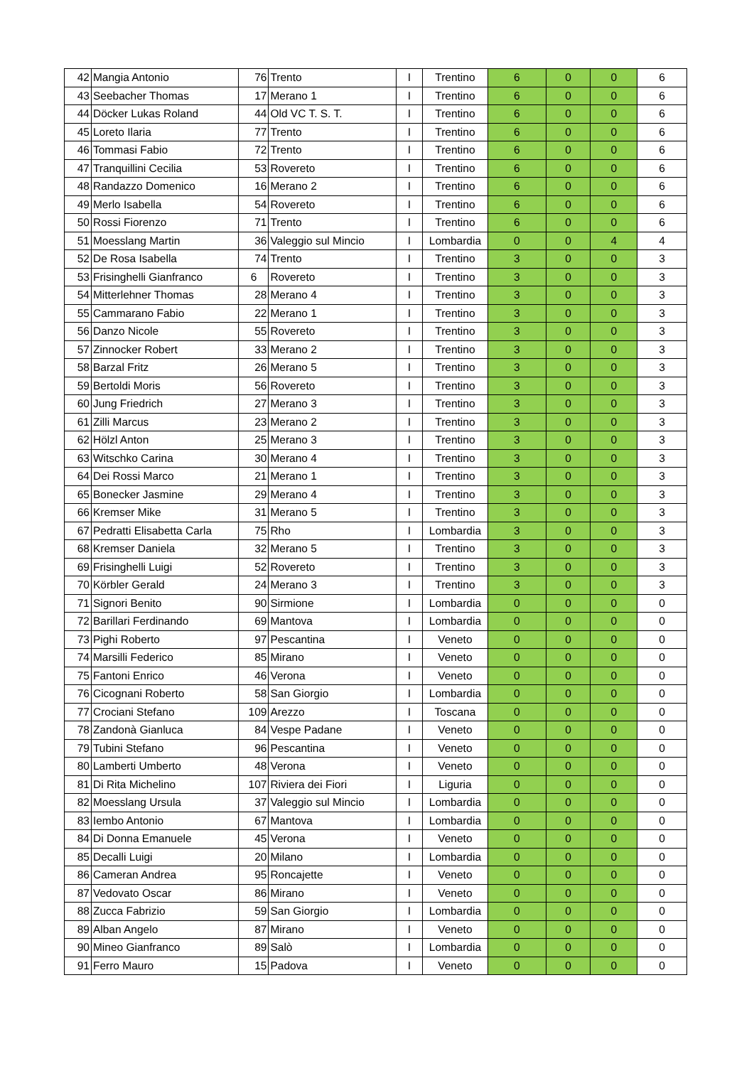| 42 | Mangia Antonio | 76 | Trento | I | Trentino | 6 | 0 | 0 | 6 |
| 43 | Seebacher Thomas | 17 | Merano 1 | I | Trentino | 6 | 0 | 0 | 6 |
| 44 | Döcker Lukas Roland | 44 | Old VC T. S. T. | I | Trentino | 6 | 0 | 0 | 6 |
| 45 | Loreto Ilaria | 77 | Trento | I | Trentino | 6 | 0 | 0 | 6 |
| 46 | Tommasi Fabio | 72 | Trento | I | Trentino | 6 | 0 | 0 | 6 |
| 47 | Tranquillini Cecilia | 53 | Rovereto | I | Trentino | 6 | 0 | 0 | 6 |
| 48 | Randazzo Domenico | 16 | Merano 2 | I | Trentino | 6 | 0 | 0 | 6 |
| 49 | Merlo Isabella | 54 | Rovereto | I | Trentino | 6 | 0 | 0 | 6 |
| 50 | Rossi Fiorenzo | 71 | Trento | I | Trentino | 6 | 0 | 0 | 6 |
| 51 | Moesslang Martin | 36 | Valeggio sul Mincio | I | Lombardia | 0 | 0 | 4 | 4 |
| 52 | De Rosa Isabella | 74 | Trento | I | Trentino | 3 | 0 | 0 | 3 |
| 53 | Frisinghelli Gianfranco | 6 | Rovereto | I | Trentino | 3 | 0 | 0 | 3 |
| 54 | Mitterlehner Thomas | 28 | Merano 4 | I | Trentino | 3 | 0 | 0 | 3 |
| 55 | Cammarano Fabio | 22 | Merano 1 | I | Trentino | 3 | 0 | 0 | 3 |
| 56 | Danzo Nicole | 55 | Rovereto | I | Trentino | 3 | 0 | 0 | 3 |
| 57 | Zinnocker Robert | 33 | Merano 2 | I | Trentino | 3 | 0 | 0 | 3 |
| 58 | Barzal Fritz | 26 | Merano 5 | I | Trentino | 3 | 0 | 0 | 3 |
| 59 | Bertoldi Moris | 56 | Rovereto | I | Trentino | 3 | 0 | 0 | 3 |
| 60 | Jung Friedrich | 27 | Merano 3 | I | Trentino | 3 | 0 | 0 | 3 |
| 61 | Zilli Marcus | 23 | Merano 2 | I | Trentino | 3 | 0 | 0 | 3 |
| 62 | Hölzl Anton | 25 | Merano 3 | I | Trentino | 3 | 0 | 0 | 3 |
| 63 | Witschko Carina | 30 | Merano 4 | I | Trentino | 3 | 0 | 0 | 3 |
| 64 | Dei Rossi Marco | 21 | Merano 1 | I | Trentino | 3 | 0 | 0 | 3 |
| 65 | Bonecker Jasmine | 29 | Merano 4 | I | Trentino | 3 | 0 | 0 | 3 |
| 66 | Kremser Mike | 31 | Merano 5 | I | Trentino | 3 | 0 | 0 | 3 |
| 67 | Pedratti Elisabetta Carla | 75 | Rho | I | Lombardia | 3 | 0 | 0 | 3 |
| 68 | Kremser Daniela | 32 | Merano 5 | I | Trentino | 3 | 0 | 0 | 3 |
| 69 | Frisinghelli Luigi | 52 | Rovereto | I | Trentino | 3 | 0 | 0 | 3 |
| 70 | Körbler Gerald | 24 | Merano 3 | I | Trentino | 3 | 0 | 0 | 3 |
| 71 | Signori Benito | 90 | Sirmione | I | Lombardia | 0 | 0 | 0 | 0 |
| 72 | Barillari Ferdinando | 69 | Mantova | I | Lombardia | 0 | 0 | 0 | 0 |
| 73 | Pighi Roberto | 97 | Pescantina | I | Veneto | 0 | 0 | 0 | 0 |
| 74 | Marsilli Federico | 85 | Mirano | I | Veneto | 0 | 0 | 0 | 0 |
| 75 | Fantoni Enrico | 46 | Verona | I | Veneto | 0 | 0 | 0 | 0 |
| 76 | Cicognani Roberto | 58 | San Giorgio | I | Lombardia | 0 | 0 | 0 | 0 |
| 77 | Crociani Stefano | 109 | Arezzo | I | Toscana | 0 | 0 | 0 | 0 |
| 78 | Zandonà Gianluca | 84 | Vespe Padane | I | Veneto | 0 | 0 | 0 | 0 |
| 79 | Tubini Stefano | 96 | Pescantina | I | Veneto | 0 | 0 | 0 | 0 |
| 80 | Lamberti Umberto | 48 | Verona | I | Veneto | 0 | 0 | 0 | 0 |
| 81 | Di Rita Michelino | 107 | Riviera dei Fiori | I | Liguria | 0 | 0 | 0 | 0 |
| 82 | Moesslang Ursula | 37 | Valeggio sul Mincio | I | Lombardia | 0 | 0 | 0 | 0 |
| 83 | Iembo Antonio | 67 | Mantova | I | Lombardia | 0 | 0 | 0 | 0 |
| 84 | Di Donna Emanuele | 45 | Verona | I | Veneto | 0 | 0 | 0 | 0 |
| 85 | Decalli Luigi | 20 | Milano | I | Lombardia | 0 | 0 | 0 | 0 |
| 86 | Cameran Andrea | 95 | Roncajette | I | Veneto | 0 | 0 | 0 | 0 |
| 87 | Vedovato Oscar | 86 | Mirano | I | Veneto | 0 | 0 | 0 | 0 |
| 88 | Zucca Fabrizio | 59 | San Giorgio | I | Lombardia | 0 | 0 | 0 | 0 |
| 89 | Alban Angelo | 87 | Mirano | I | Veneto | 0 | 0 | 0 | 0 |
| 90 | Mineo Gianfranco | 89 | Salò | I | Lombardia | 0 | 0 | 0 | 0 |
| 91 | Ferro Mauro | 15 | Padova | I | Veneto | 0 | 0 | 0 | 0 |